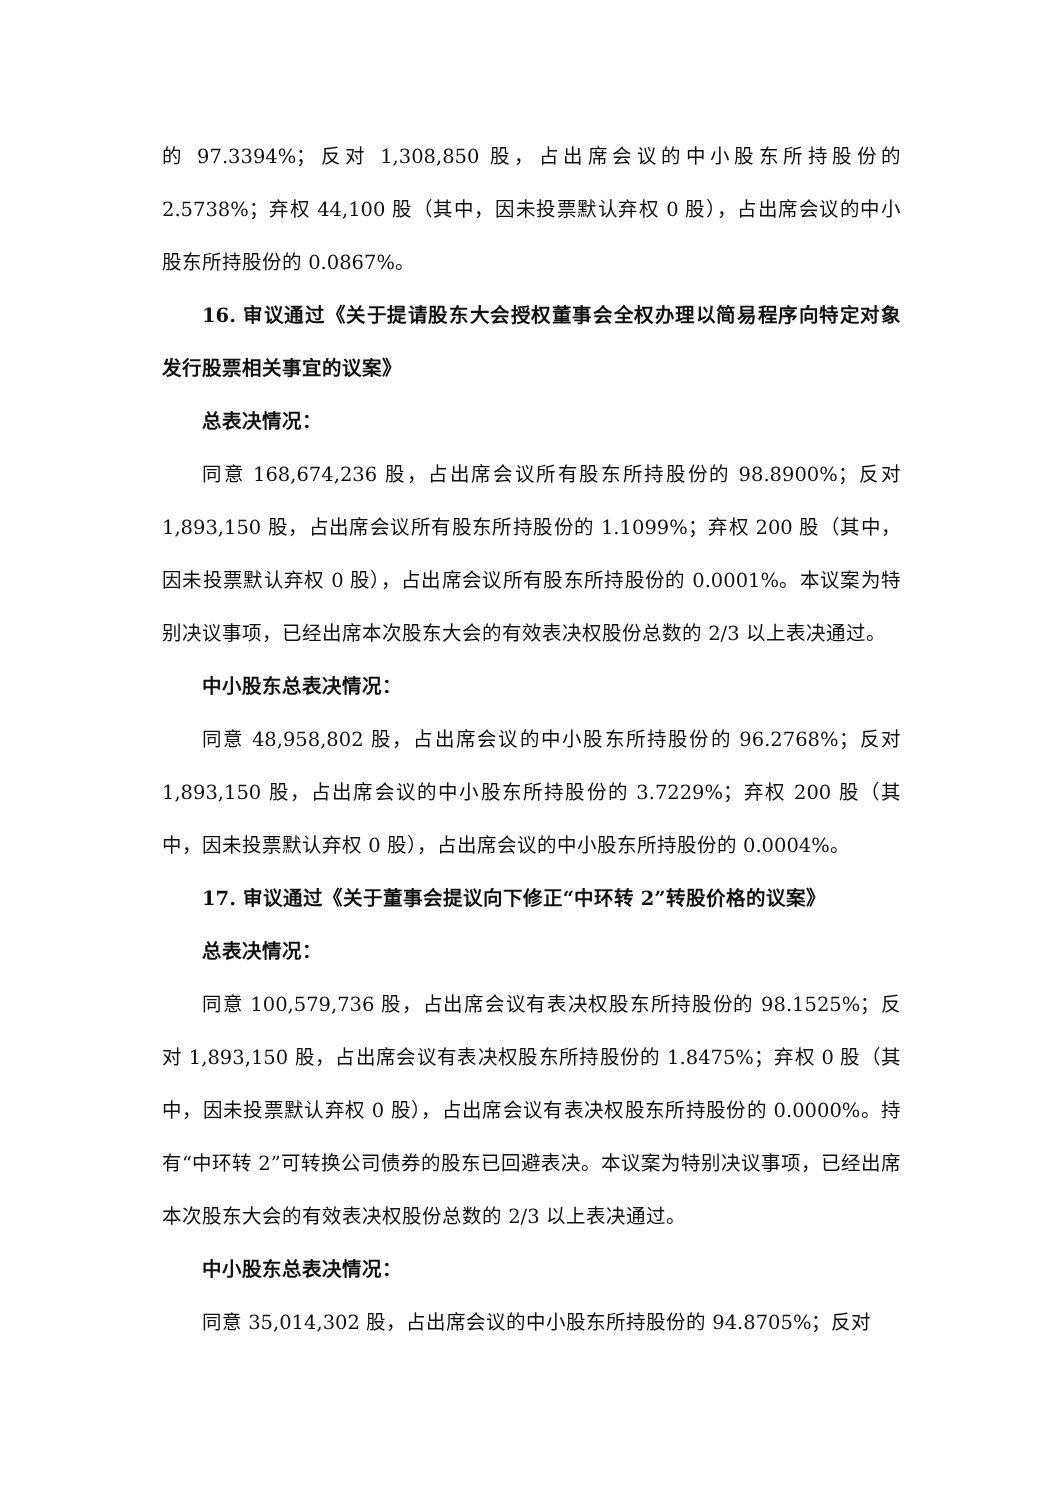的 97.3394%；反对 1,308,850 股，占出席会议的中小股东所持股份的 2.5738%；弃权 44,100 股（其中，因未投票默认弃权 0 股），占出席会议的中小股东所持股份的 0.0867%。
16. 审议通过《关于提请股东大会授权董事会全权办理以简易程序向特定对象发行股票相关事宜的议案》
总表决情况：
同意 168,674,236 股，占出席会议所有股东所持股份的 98.8900%；反对 1,893,150 股，占出席会议所有股东所持股份的 1.1099%；弃权 200 股（其中，因未投票默认弃权 0 股），占出席会议所有股东所持股份的 0.0001%。本议案为特别决议事项，已经出席本次股东大会的有效表决权股份总数的 2/3 以上表决通过。
中小股东总表决情况：
同意 48,958,802 股，占出席会议的中小股东所持股份的 96.2768%；反对 1,893,150 股，占出席会议的中小股东所持股份的 3.7229%；弃权 200 股（其中，因未投票默认弃权 0 股），占出席会议的中小股东所持股份的 0.0004%。
17. 审议通过《关于董事会提议向下修正“中环转 2”转股价格的议案》
总表决情况：
同意 100,579,736 股，占出席会议有表决权股东所持股份的 98.1525%；反对 1,893,150 股，占出席会议有表决权股东所持股份的 1.8475%；弃权 0 股（其中，因未投票默认弃权 0 股），占出席会议有表决权股东所持股份的 0.0000%。持有“中环转 2”可转换公司债券的股东已回避表决。本议案为特别决议事项，已经出席本次股东大会的有效表决权股份总数的 2/3 以上表决通过。
中小股东总表决情况：
同意 35,014,302 股，占出席会议的中小股东所持股份的 94.8705%；反对